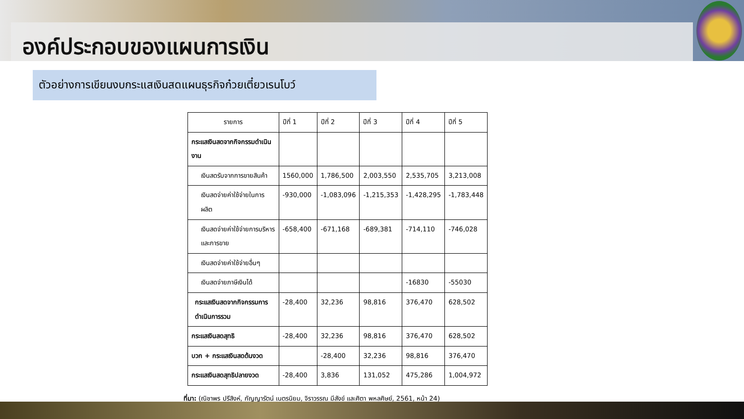องค์ประกอบของแผนการเงิน
ตัวอย่างการเขียนงบกระแสเงินสดแผนธุรกิจก๋วยเตี๋ยวเรนโบว์
| รายการ | ปีที่ 1 | ปีที่ 2 | ปีที่ 3 | ปีที่ 4 | ปีที่ 5 |
| --- | --- | --- | --- | --- | --- |
| กระแสเงินสดจากกิจกรรมดำเนินงาน | | | | | |
| เงินสดรับจากการขายสินค้า | 1560,000 | 1,786,500 | 2,003,550 | 2,535,705 | 3,213,008 |
| เงินสดจ่ายค่าใช้จ่ายในการผลิต | -930,000 | -1,083,096 | -1,215,353 | -1,428,295 | -1,783,448 |
| เงินสดจ่ายค่าใช้จ่ายการบริหารและการขาย | -658,400 | -671,168 | -689,381 | -714,110 | -746,028 |
| เงินสดจ่ายค่าใช้จ่ายอื่นๆ | | | | | |
| เงินสดจ่ายภาษีเงินได้ | | | | -16830 | -55030 |
| กระแสเงินสดจากกิจกรรมการดำเนินการรวม | -28,400 | 32,236 | 98,816 | 376,470 | 628,502 |
| กระแสเงินสดสุทธิ | -28,400 | 32,236 | 98,816 | 376,470 | 628,502 |
| บวก + กระแสเงินสดต้นงวด | | -28,400 | 32,236 | 98,816 | 376,470 |
| กระแสเงินสดสุทธิปลายงวด | -28,400 | 3,836 | 131,052 | 475,286 | 1,004,972 |
ที่มา: (ณิชาพร ปรีสิงห์, กัญญารัตน์ เนตรนิยม, จิราวรรณ มีสังข์ และศิตา พหลศิษย์, 2561, หน้า 24)